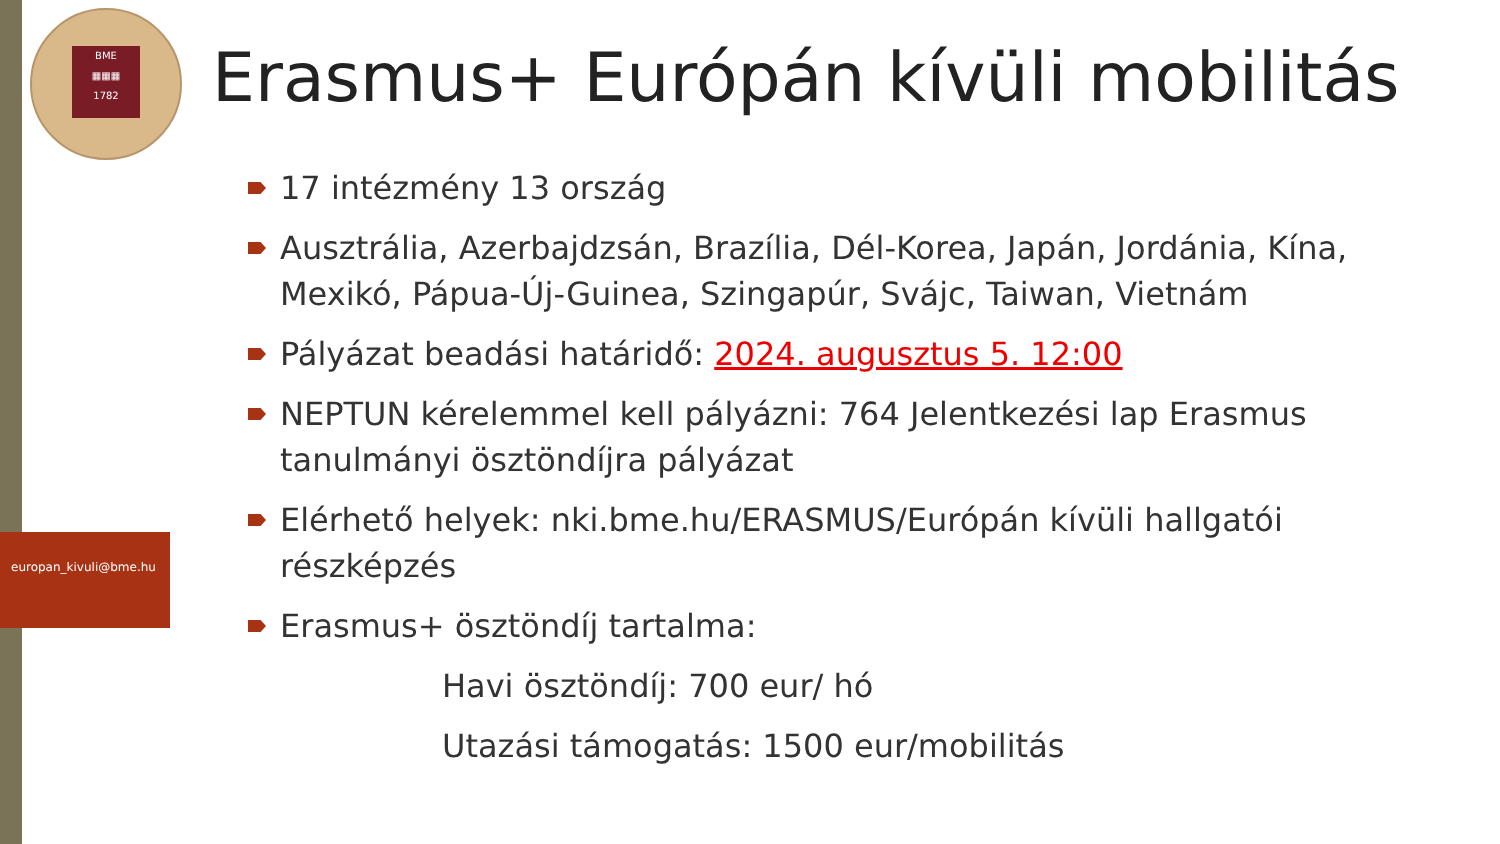BME
▦▦▦
1782
europan_kivuli@bme.hu
Erasmus+ Európán kívüli mobilitás
17 intézmény 13 ország
Ausztrália, Azerbajdzsán, Brazília, Dél-Korea, Japán, Jordánia, Kína, Mexikó, Pápua-Új-Guinea, Szingapúr, Svájc, Taiwan, Vietnám
Pályázat beadási határidő: 2024. augusztus 5. 12:00
NEPTUN kérelemmel kell pályázni: 764 Jelentkezési lap Erasmus tanulmányi ösztöndíjra pályázat
Elérhető helyek: nki.bme.hu/ERASMUS/Európán kívüli hallgatói részképzés
Erasmus+ ösztöndíj tartalma:
Havi ösztöndíj: 700 eur/ hó
Utazási támogatás: 1500 eur/mobilitás